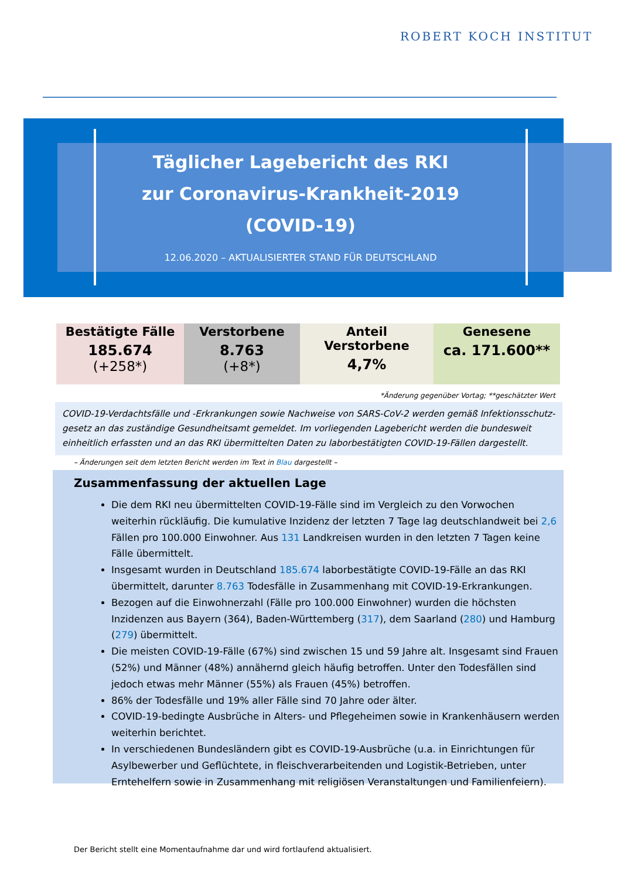ROBERT KOCH INSTITUT
Täglicher Lagebericht des RKI
zur Coronavirus-Krankheit-2019
(COVID-19)
12.06.2020 – AKTUALISIERTER STAND FÜR DEUTSCHLAND
| Bestätigte Fälle 185.674 (+258*) | Verstorbene 8.763 (+8*) | Anteil Verstorbene 4,7% | Genesene ca. 171.600** |
*Änderung gegenüber Vortag; **geschätzter Wert
COVID-19-Verdachtsfälle und -Erkrankungen sowie Nachweise von SARS-CoV-2 werden gemäß Infektionsschutz-gesetz an das zuständige Gesundheitsamt gemeldet. Im vorliegenden Lagebericht werden die bundesweit einheitlich erfassten und an das RKI übermittelten Daten zu laborbestätigten COVID-19-Fällen dargestellt.
– Änderungen seit dem letzten Bericht werden im Text in Blau dargestellt –
Zusammenfassung der aktuellen Lage
Die dem RKI neu übermittelten COVID-19-Fälle sind im Vergleich zu den Vorwochen weiterhin rückläufig. Die kumulative Inzidenz der letzten 7 Tage lag deutschlandweit bei 2,6 Fällen pro 100.000 Einwohner. Aus 131 Landkreisen wurden in den letzten 7 Tagen keine Fälle übermittelt.
Insgesamt wurden in Deutschland 185.674 laborbestätigte COVID-19-Fälle an das RKI übermittelt, darunter 8.763 Todesfälle in Zusammenhang mit COVID-19-Erkrankungen.
Bezogen auf die Einwohnerzahl (Fälle pro 100.000 Einwohner) wurden die höchsten Inzidenzen aus Bayern (364), Baden-Württemberg (317), dem Saarland (280) und Hamburg (279) übermittelt.
Die meisten COVID-19-Fälle (67%) sind zwischen 15 und 59 Jahre alt. Insgesamt sind Frauen (52%) und Männer (48%) annähernd gleich häufig betroffen. Unter den Todesfällen sind jedoch etwas mehr Männer (55%) als Frauen (45%) betroffen.
86% der Todesfälle und 19% aller Fälle sind 70 Jahre oder älter.
COVID-19-bedingte Ausbrüche in Alters- und Pflegeheimen sowie in Krankenhäusern werden weiterhin berichtet.
In verschiedenen Bundesländern gibt es COVID-19-Ausbrüche (u.a. in Einrichtungen für Asylbewerber und Geflüchtete, in fleischverarbeitenden und Logistik-Betrieben, unter Erntehelfern sowie in Zusammenhang mit religiösen Veranstaltungen und Familienfeiern).
Der Bericht stellt eine Momentaufnahme dar und wird fortlaufend aktualisiert.